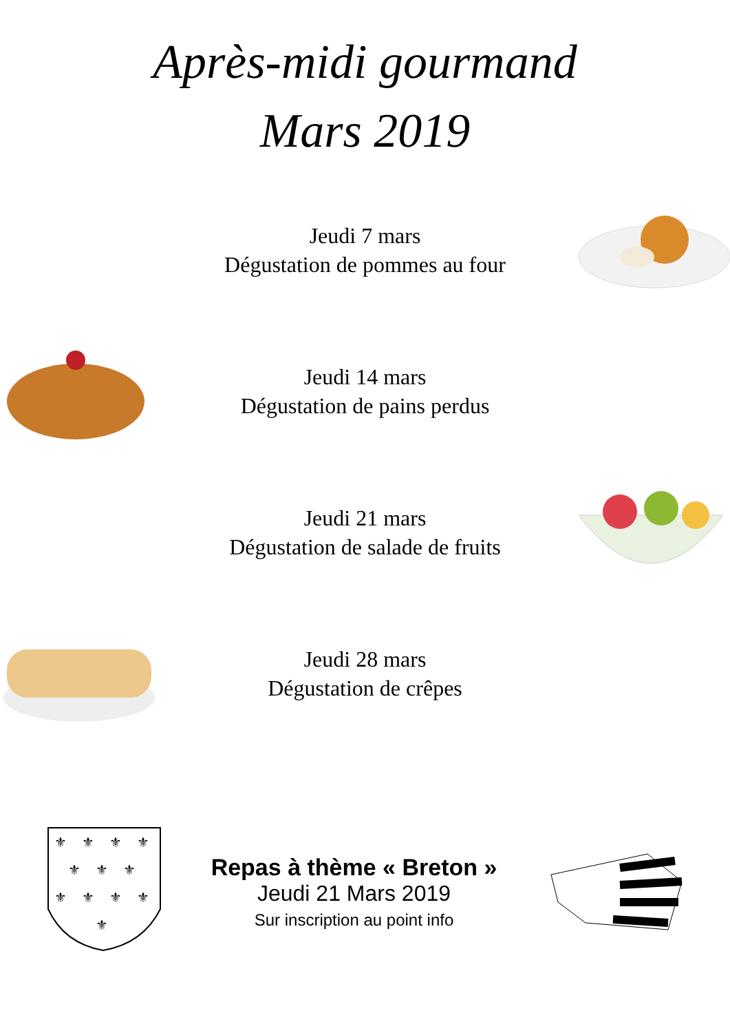Après-midi gourmand
Mars 2019
Jeudi 7 mars
Dégustation de pommes au four
Jeudi 14 mars
Dégustation de pains perdus
Jeudi 21 mars
Dégustation de salade de fruits
Jeudi 28 mars
Dégustation de crêpes
⚜
⚜
⚜
⚜
⚜
⚜
⚜
⚜
⚜
⚜
⚜
⚜
Repas à thème « Breton »
Jeudi 21 Mars 2019
Sur inscription au point info